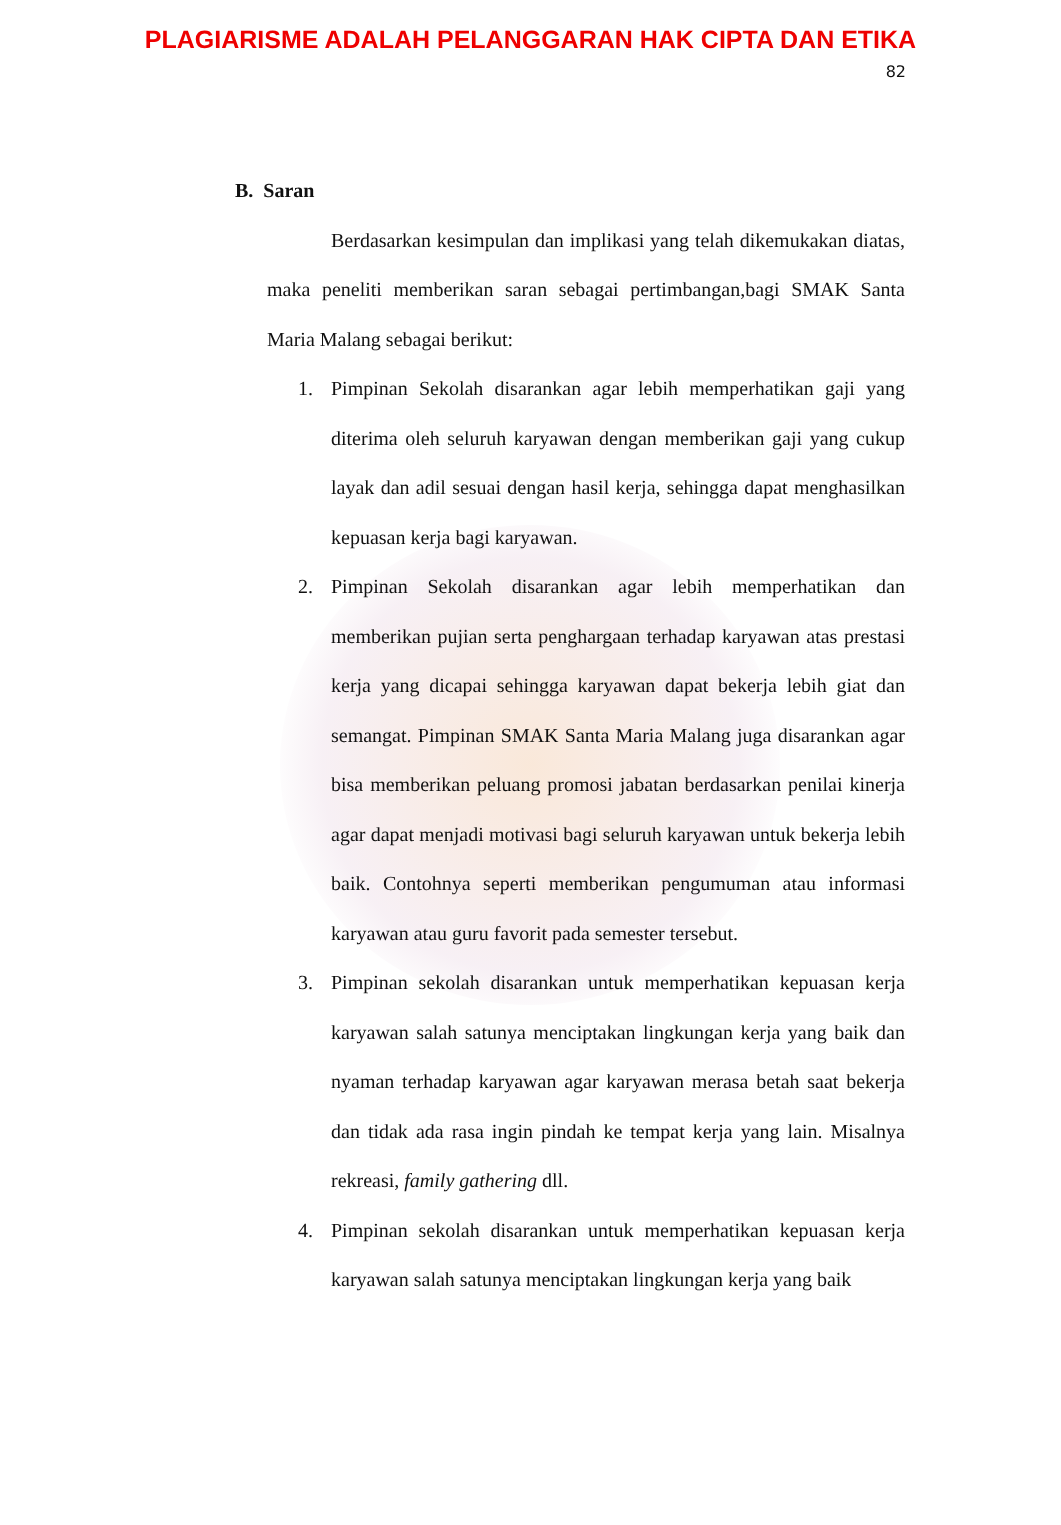PLAGIARISME ADALAH PELANGGARAN HAK CIPTA DAN ETIKA
82
B. Saran
Berdasarkan kesimpulan dan implikasi yang telah dikemukakan diatas, maka peneliti memberikan saran sebagai pertimbangan,bagi SMAK Santa Maria Malang sebagai berikut:
1. Pimpinan Sekolah disarankan agar lebih memperhatikan gaji yang diterima oleh seluruh karyawan dengan memberikan gaji yang cukup layak dan adil sesuai dengan hasil kerja, sehingga dapat menghasilkan kepuasan kerja bagi karyawan.
2. Pimpinan Sekolah disarankan agar lebih memperhatikan dan memberikan pujian serta penghargaan terhadap karyawan atas prestasi kerja yang dicapai sehingga karyawan dapat bekerja lebih giat dan semangat. Pimpinan SMAK Santa Maria Malang juga disarankan agar bisa memberikan peluang promosi jabatan berdasarkan penilai kinerja agar dapat menjadi motivasi bagi seluruh karyawan untuk bekerja lebih baik. Contohnya seperti memberikan pengumuman atau informasi karyawan atau guru favorit pada semester tersebut.
3. Pimpinan sekolah disarankan untuk memperhatikan kepuasan kerja karyawan salah satunya menciptakan lingkungan kerja yang baik dan nyaman terhadap karyawan agar karyawan merasa betah saat bekerja dan tidak ada rasa ingin pindah ke tempat kerja yang lain. Misalnya rekreasi, family gathering dll.
4. Pimpinan sekolah disarankan untuk memperhatikan kepuasan kerja karyawan salah satunya menciptakan lingkungan kerja yang baik